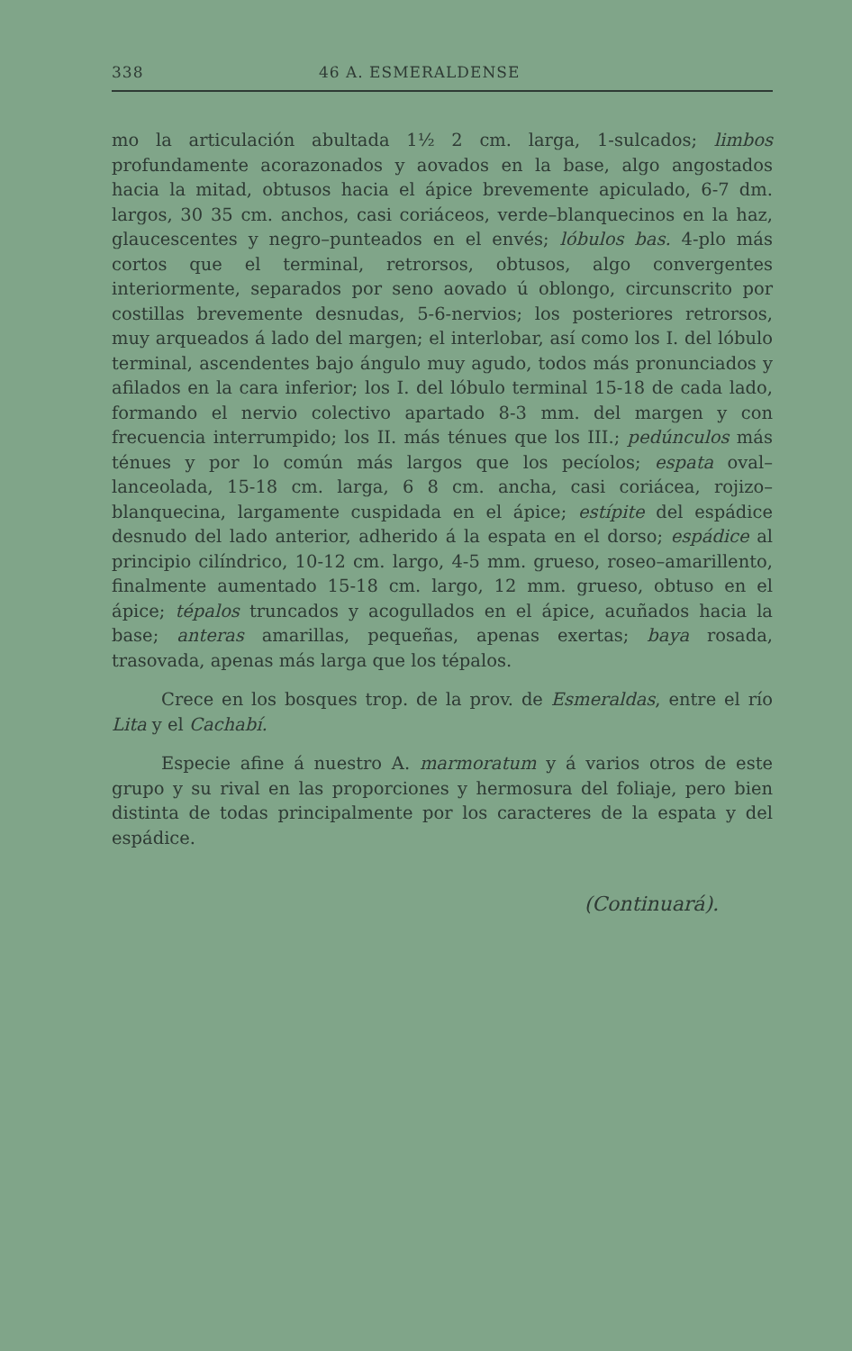338 46 A. ESMERALDENSE
mo la articulación abultada 1½ 2 cm. larga, 1-sulcados; limbos profundamente acorazonados y aovados en la base, algo angostados hacia la mitad, obtusos hacia el ápice brevemente apiculado, 6-7 dm. largos, 30 35 cm. anchos, casi coriáceos, verde–blanquecinos en la haz, glaucescentes y negro–punteados en el envés; lóbulos bas. 4-plo más cortos que el terminal, retrorsos, obtusos, algo convergentes interiormente, separados por seno aovado ú oblongo, circunscrito por costillas brevemente desnudas, 5-6-nervios; los posteriores retrorsos, muy arqueados á lado del margen; el interlobar, así como los I. del lóbulo terminal, ascendentes bajo ángulo muy agudo, todos más pronunciados y afilados en la cara inferior; los I. del lóbulo terminal 15-18 de cada lado, formando el nervio colectivo apartado 8-3 mm. del margen y con frecuencia interrumpido; los II. más ténues que los III.; pedúnculos más ténues y por lo común más largos que los pecíolos; espata oval–lanceolada, 15-18 cm. larga, 6 8 cm. ancha, casi coriácea, rojizo–blanquecina, largamente cuspidada en el ápice; estípite del espádice desnudo del lado anterior, adherido á la espata en el dorso; espádice al principio cilíndrico, 10-12 cm. largo, 4-5 mm. grueso, roseo–amarillento, finalmente aumentado 15-18 cm. largo, 12 mm. grueso, obtuso en el ápice; tépalos truncados y acogullados en el ápice, acuñados hacia la base; anteras amarillas, pequeñas, apenas exertas; baya rosada, trasovada, apenas más larga que los tépalos.
Crece en los bosques trop. de la prov. de Esmeraldas, entre el río Lita y el Cachabí.
Especie afine á nuestro A. marmoratum y á varios otros de este grupo y su rival en las proporciones y hermosura del foliaje, pero bien distinta de todas principalmente por los caracteres de la espata y del espádice.
(Continuará).